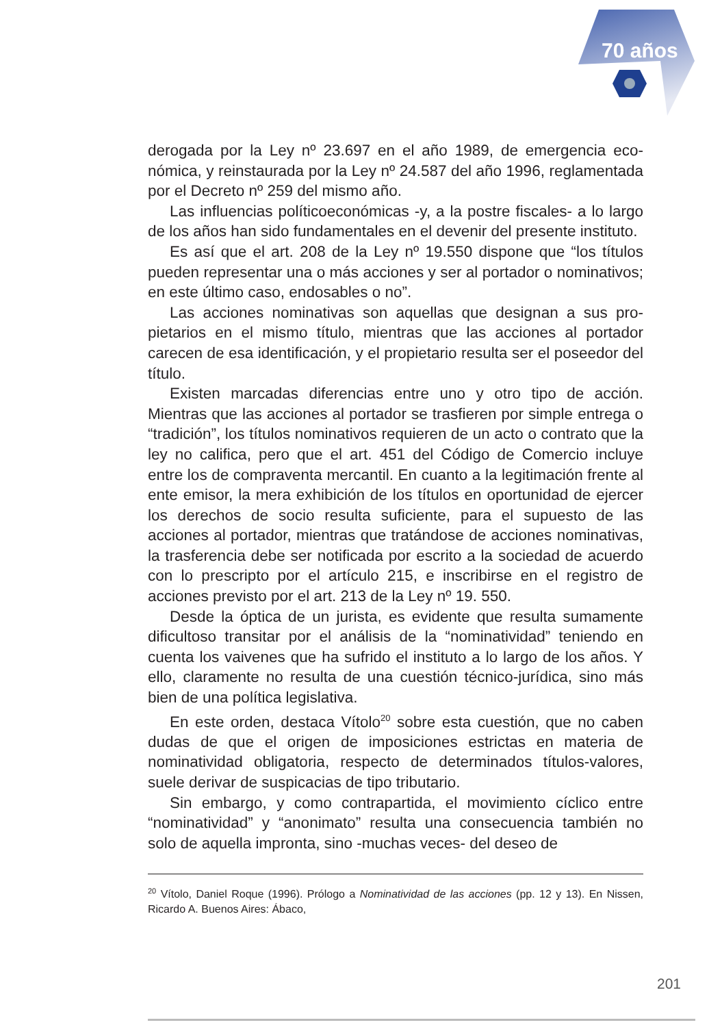70 años
derogada por la Ley nº 23.697 en el año 1989, de emergencia eco­nómica, y reinstaurada por la Ley nº 24.587 del año 1996, regla­mentada por el Decreto nº 259 del mismo año.
Las influencias políticoeconómicas -y, a la postre fiscales- a lo largo de los años han sido fundamentales en el devenir del pre­sente instituto.
Es así que el art. 208 de la Ley nº 19.550 dispone que “los tí­tulos pueden representar una o más acciones y ser al portador o nominativos; en este último caso, endosables o no”.
Las acciones nominativas son aquellas que designan a sus pro­pietarios en el mismo título, mientras que las acciones al portador carecen de esa identificación, y el propietario resulta ser el posee­dor del título.
Existen marcadas diferencias entre uno y otro tipo de acción. Mientras que las acciones al portador se trasfieren por simple en­trega o “tradición”, los títulos nominativos requieren de un acto o contrato que la ley no califica, pero que el art. 451 del Código de Comercio incluye entre los de compraventa mercantil. En cuan­to a la legitimación frente al ente emisor, la mera exhibición de los títulos en oportunidad de ejercer los derechos de socio resulta suficiente, para el supuesto de las acciones al portador, mientras que tratándose de acciones nominativas, la trasferencia debe ser notificada por escrito a la sociedad de acuerdo con lo prescripto por el artículo 215, e inscribirse en el registro de acciones previsto por el art. 213 de la Ley nº 19. 550.
Desde la óptica de un jurista, es evidente que resulta suma­mente dificultoso transitar por el análisis de la “nominatividad” te­niendo en cuenta los vaivenes que ha sufrido el instituto a lo largo de los años. Y ello, claramente no resulta de una cuestión técnico-jurídica, sino más bien de una política legislativa.
En este orden, destaca Vítolo<sup>20</sup> sobre esta cuestión, que no ca­ben dudas de que el origen de imposiciones estrictas en materia de nominatividad obligatoria, respecto de determinados títulos-valores, suele derivar de suspicacias de tipo tributario.
Sin embargo, y como contrapartida, el movimiento cíclico entre “nominatividad” y “anonimato” resulta una consecuencia también no solo de aquella impronta, sino -muchas veces- del deseo de
<sup>20</sup> Vítolo, Daniel Roque (1996). Prólogo a Nominatividad de las acciones (pp. 12 y 13). En Nissen, Ricardo A. Buenos Aires: Ábaco,
201